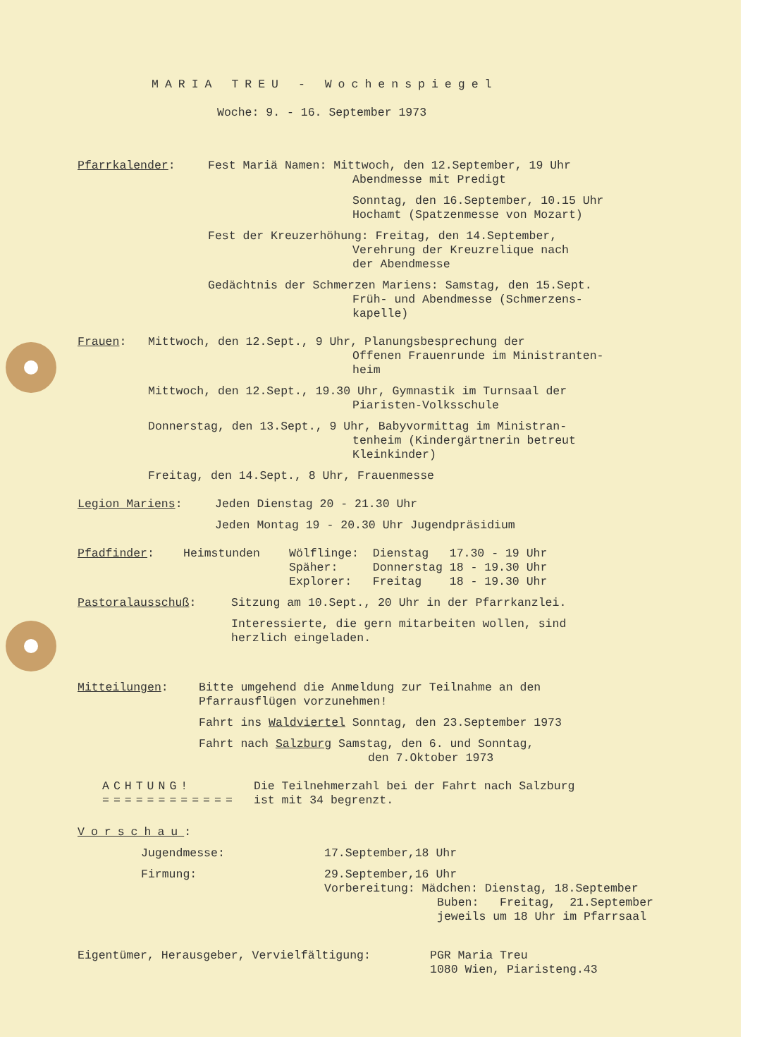MARIA TREU - Wochenspiegel
Woche: 9. - 16. September 1973
Pfarrkalender: Fest Mariä Namen: Mittwoch, den 12.September, 19 Uhr
Abendmesse mit Predigt
Sonntag, den 16.September, 10.15 Uhr
Hochamt (Spatzenmesse von Mozart)
Fest der Kreuzerhöhung: Freitag, den 14.September,
Verehrung der Kreuzrelique nach
der Abendmesse
Gedächtnis der Schmerzen Mariens: Samstag, den 15.Sept.
Früh- und Abendmesse (Schmerzens-
kapelle)
Frauen: Mittwoch, den 12.Sept., 9 Uhr, Planungsbesprechung der
Offenen Frauenrunde im Ministranten-
heim
Mittwoch, den 12.Sept., 19.30 Uhr, Gymnastik im Turnsaal der
Piaristen-Volksschule
Donnerstag, den 13.Sept., 9 Uhr, Babyvormittag im Ministran-
tenheim (Kindergärtnerin betreut
Kleinkinder)
Freitag, den 14.Sept., 8 Uhr, Frauenmesse
Legion Mariens: Jeden Dienstag 20 - 21.30 Uhr
Jeden Montag 19 - 20.30 Uhr Jugendpräsidium
Pfadfinder: Heimstunden Wölflinge: Dienstag 17.30 - 19 Uhr
Späher: Donnerstag 18 - 19.30 Uhr
Explorer: Freitag 18 - 19.30 Uhr
Pastoralausschuß: Sitzung am 10.Sept., 20 Uhr in der Pfarrkanzlei.
Interessierte, die gern mitarbeiten wollen, sind
herzlich eingeladen.
Mitteilungen: Bitte umgehend die Anmeldung zur Teilnahme an den
Pfarrausflügen vorzunehmen!
Fahrt ins Waldviertel Sonntag, den 23.September 1973
Fahrt nach Salzburg Samstag, den 6. und Sonntag,
den 7.Oktober 1973
ACHTUNG!
============
Die Teilnehmerzahl bei der Fahrt nach Salzburg
ist mit 34 begrenzt.
Vorschau:
Jugendmesse: 17.September,18 Uhr
Firmung: 29.September,16 Uhr
Vorbereitung: Mädchen: Dienstag, 18.September
Buben: Freitag, 21.September
jeweils um 18 Uhr im Pfarrsaal
Eigentümer, Herausgeber, Vervielfältigung: PGR Maria Treu
1080 Wien, Piaristeng.43